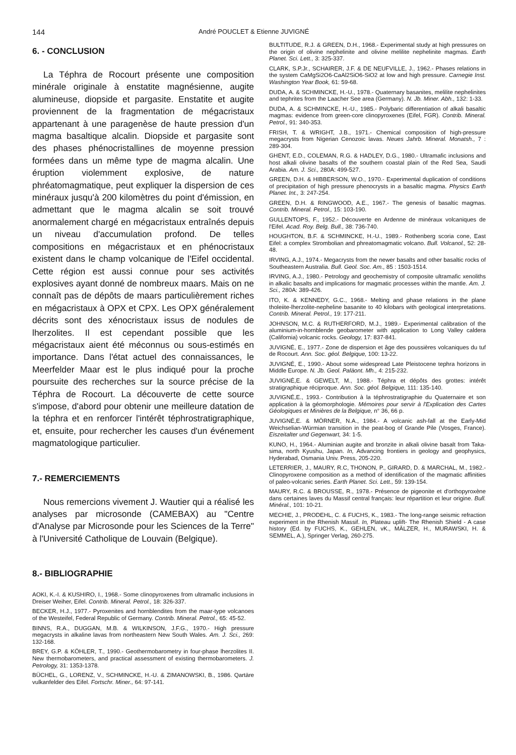144 André POUCLET & Etienne JUVIGNÉ
6. - CONCLUSION
La Téphra de Rocourt présente une composition minérale originale à enstatite magnésienne, augite alumineuse, diopside et pargasite. Enstatite et augite proviennent de la fragmentation de mégacristaux appartenant à une paragenèse de haute pression d'un magma basaltique alcalin. Diopside et pargasite sont des phases phénocristallines de moyenne pression formées dans un même type de magma alcalin. Une éruption violemment explosive, de nature phréatomagmatique, peut expliquer la dispersion de ces minéraux jusqu'à 200 kilomètres du point d'émission, en admettant que le magma alcalin se soit trouvé anormalement chargé en mégacristaux entraînés depuis un niveau d'accumulation profond. De telles compositions en mégacristaux et en phénocristaux existent dans le champ volcanique de l'Eifel occidental. Cette région est aussi connue pour ses activités explosives ayant donné de nombreux maars. Mais on ne connaît pas de dépôts de maars particulièrement riches en mégacristaux à OPX et CPX. Les OPX généralement décrits sont des xénocristaux issus de nodules de lherzolites. Il est cependant possible que les mégacristaux aient été méconnus ou sous-estimés en importance. Dans l'état actuel des connaissances, le Meerfelder Maar est le plus indiqué pour la proche poursuite des recherches sur la source précise de la Téphra de Rocourt. La découverte de cette source s'impose, d'abord pour obtenir une meilleure datation de la téphra et en renforcer l'intérêt téphrostratigraphique, et, ensuite, pour rechercher les causes d'un événement magmatologique particulier.
7.- REMERCIEMENTS
Nous remercions vivement J. Wautier qui a réalisé les analyses par microsonde (CAMEBAX) au "Centre d'Analyse par Microsonde pour les Sciences de la Terre" à l'Université Catholique de Louvain (Belgique).
8.- BIBLIOGRAPHIE
AOKI, K.-I. & KUSHIRO, I., 1968.- Some clinopyroxenes from ultramafic inclusions in Dreiser Weiher, Eifel. Contrib. Mineral. Petrol., 18: 326-337.
BECKER, H.J., 1977.- Pyroxenites and hornblendites from the maar-type volcanoes of the Westeifel, Federal Republic of Germany. Contrib. Mineral. Petrol., 65: 45-52.
BINNS, R.A., DUGGAN, M.B. & WILKINSON, J.F.G., 1970.- High pressure megacrysts in alkaline lavas from northeastern New South Wales. Am. J. Sci., 269: 132-168.
BREY, G.P. & KÖHLER, T., 1990.- Geothermobarometry in four-phase lherzolites II. New thermobarometers, and practical assessment of existing thermobarometers. J. Petrology, 31: 1353-1378.
BÜCHEL, G., LORENZ, V., SCHMINCKE, H.-U. & ZIMANOWSKI, B., 1986. Qartäre vulkanfelder des Eifel. Fortschr. Miner., 64: 97-141.
BULTITUDE, R.J. & GREEN, D.H., 1968.- Experimental study at high pressures on the origin of olivine nephelinite and olivine melilite nephelinite magmas. Earth Planet. Sci. Lett., 3: 325-337.
CLARK, S.P.Jr., SCHAIRER, J.F. & DE NEUFVILLE, J., 1962.- Phases relations in the system CaMgSi2O6-CaAl2SiO6-SiO2 at low and high pressure. Carnegie Inst. Washington Year Book, 61: 59-68.
DUDA, A. & SCHMINCKE, H.-U., 1978.- Quaternary basanites, melilite nephelinites and tephrites from the Laacher See area (Germany). N. Jb. Miner. Abh., 132: 1-33.
DUDA, A. & SCHMINCKE, H.-U., 1985.- Polybaric differentiation of alkali basaltic magmas: evidence from green-core clinopyroxenes (Eifel, FGR). Contrib. Mineral. Petrol., 91: 340-353.
FRISH, T. & WRIGHT, J.B., 1971.- Chemical composition of high-pressure megacrysts from Nigerian Cenozoic lavas. Neues Jahrb. Mineral. Monatsh., 7 : 289-304.
GHENT, E.D., COLEMAN, R.G. & HADLEY, D.G., 1980.- Ultramafic inclusions and host alkali olivine basalts of the southern coastal plain of the Red Sea, Saudi Arabia. Am. J. Sci., 280A: 499-527.
GREEN, D.H. & HIBBERSON, W.O., 1970.- Experimental duplication of conditions of precipitation of high pressure phenocrysts in a basaltic magma. Physics Earth Planet. Int., 3: 247-254.
GREEN, D.H. & RINGWOOD, A.E., 1967.- The genesis of basaltic magmas. Contrib. Mineral. Petrol., 15: 103-190.
GULLENTOPS, F., 1952.- Découverte en Ardenne de minéraux volcaniques de l'Eifel. Acad. Roy. Belg. Bull., 38: 736-740.
HOUGHTON, B.F. & SCHMINCKE, H.-U., 1989.- Rothenberg scoria cone, East Eifel: a complex Strombolian and phreatomagmatic volcano. Bull. Volcanol., 52: 28-48.
IRVING, A.J., 1974.- Megacrysts from the newer basalts and other basaltic rocks of Southeastern Australia. Bull. Geol. Soc. Am., 85 : 1503-1514.
IRVING, A.J., 1980.- Petrology and geochemistry of composite ultramafic xenoliths in alkalic basalts and implications for magmatic processes within the mantle. Am. J. Sci., 280A: 389-426.
ITO, K. & KENNEDY, G.C., 1968.- Melting and phase relations in the plane tholeiite-lherzolite-nepheline basanite to 40 kilobars with geological interpretations. Contrib. Mineral. Petrol., 19: 177-211.
JOHNSON, M.C. & RUTHERFORD, M.J., 1989.- Experimental calibration of the aluminium-in-hornblende geobarometer with application to Long Valley caldera (California) volcanic rocks. Geology, 17: 837-841.
JUVIGNÉ, E., 1977.- Zone de dispersion et âge des poussières volcaniques du tuf de Rocourt. Ann. Soc. géol. Belgique, 100: 13-22.
JUVIGNÉ, E., 1990.- About some widespread Late Pleistocene tephra horizons in Middle Europe. N. Jb. Geol. Paläont. Mh., 4: 215-232.
JUVIGNÉ,E. & GEWELT, M., 1988.- Téphra et dépôts des grottes: intérêt stratigraphique réciproque. Ann. Soc. géol. Belgique, 111: 135-140.
JUVIGNÉ,E., 1993.- Contribution à la téphrostratigraphie du Quaternaire et son application à la géomorphologie. Mémoires pour servir à l'Explication des Cartes Géologiques et Minières de la Belgique, n° 36, 66 p.
JUVIGNÉ,E. & MÖRNER, N.A., 1984.- A volcanic ash-fall at the Early-Mid Weichselian-Würmian transition in the peat-bog of Grande Pile (Vosges, France). Eiszeitalter und Gegenwart, 34: 1-5.
KUNO, H., 1964.- Aluminian augite and bronzite in alkali olivine basalt from Taka-sima, north Kyushu, Japan. In, Advancing frontiers in geology and geophysics, Hyderabad, Osmania Univ. Press, 205-220.
LETERRIER, J., MAURY, R.C, THONON, P., GIRARD, D. & MARCHAL, M., 1982.- Clinopyroxene composition as a method of identification of the magmatic affinities of paleo-volcanic series. Earth Planet. Sci. Lett., 59: 139-154.
MAURY, R.C. & BROUSSE, R., 1978.- Présence de pigeonite et d'orthopyroxène dans certaines laves du Massif central français: leur répartition et leur origine. Bull. Minéral., 101: 10-21.
MECHIE, J., PRODEHL, C. & FUCHS, K., 1983.- The long-range seismic refraction experiment in the Rhenish Massif. In, Plateau uplift- The Rhenish Shield - A case history (Ed. by FUCHS, K., GEHLEN, vK., MÄLZER, H., MURAWSKI, H. & SEMMEL, A.), Springer Verlag, 260-275.